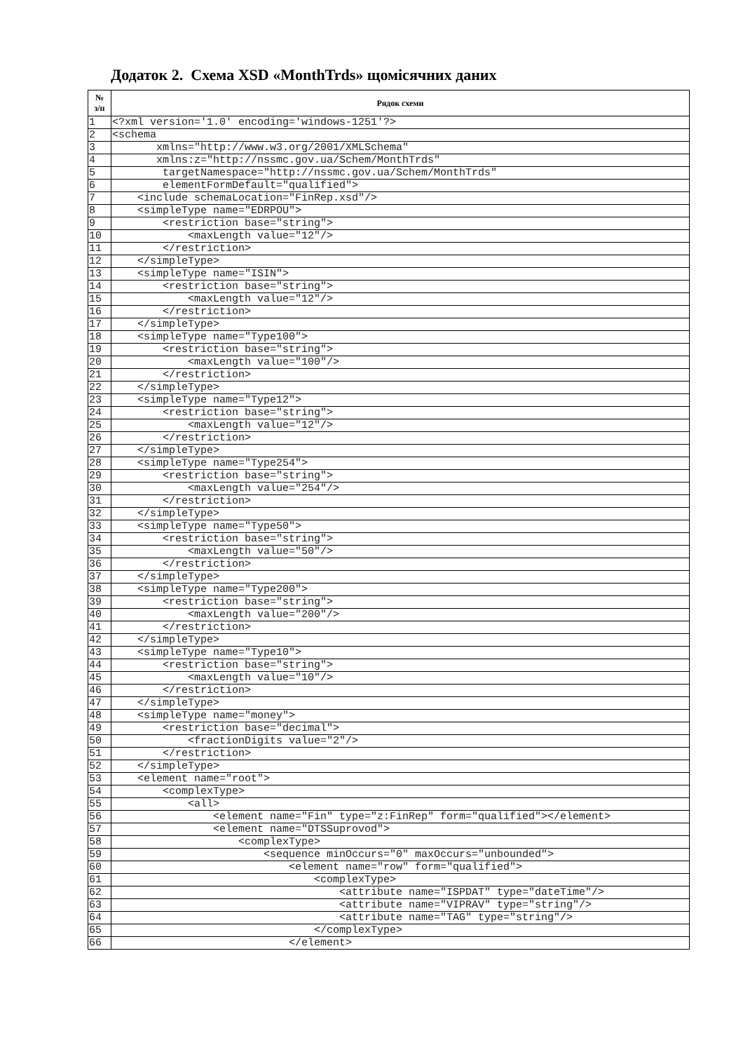Додаток 2. Схема XSD «MonthTrds» щомісячних даних
| № з/п | Рядок схеми |
| --- | --- |
| 1 | <?xml version='1.0' encoding='windows-1251'?> |
| 2 | <schema |
| 3 | xmlns="http://www.w3.org/2001/XMLSchema" |
| 4 | xmlns:z="http://nssmc.gov.ua/Schem/MonthTrds" |
| 5 | targetNamespace="http://nssmc.gov.ua/Schem/MonthTrds" |
| 6 | elementFormDefault="qualified"> |
| 7 | <include schemaLocation="FinRep.xsd"/> |
| 8 | <simpleType name="EDRPOU"> |
| 9 | <restriction base="string"> |
| 10 | <maxLength value="12"/> |
| 11 | </restriction> |
| 12 | </simpleType> |
| 13 | <simpleType name="ISIN"> |
| 14 | <restriction base="string"> |
| 15 | <maxLength value="12"/> |
| 16 | </restriction> |
| 17 | </simpleType> |
| 18 | <simpleType name="Type100"> |
| 19 | <restriction base="string"> |
| 20 | <maxLength value="100"/> |
| 21 | </restriction> |
| 22 | </simpleType> |
| 23 | <simpleType name="Type12"> |
| 24 | <restriction base="string"> |
| 25 | <maxLength value="12"/> |
| 26 | </restriction> |
| 27 | </simpleType> |
| 28 | <simpleType name="Type254"> |
| 29 | <restriction base="string"> |
| 30 | <maxLength value="254"/> |
| 31 | </restriction> |
| 32 | </simpleType> |
| 33 | <simpleType name="Type50"> |
| 34 | <restriction base="string"> |
| 35 | <maxLength value="50"/> |
| 36 | </restriction> |
| 37 | </simpleType> |
| 38 | <simpleType name="Type200"> |
| 39 | <restriction base="string"> |
| 40 | <maxLength value="200"/> |
| 41 | </restriction> |
| 42 | </simpleType> |
| 43 | <simpleType name="Type10"> |
| 44 | <restriction base="string"> |
| 45 | <maxLength value="10"/> |
| 46 | </restriction> |
| 47 | </simpleType> |
| 48 | <simpleType name="money"> |
| 49 | <restriction base="decimal"> |
| 50 | <fractionDigits value="2"/> |
| 51 | </restriction> |
| 52 | </simpleType> |
| 53 | <element name="root"> |
| 54 | <complexType> |
| 55 | <all> |
| 56 | <element name="Fin" type="z:FinRep" form="qualified"></element> |
| 57 | <element name="DTSSuprovod"> |
| 58 | <complexType> |
| 59 | <sequence minOccurs="0" maxOccurs="unbounded"> |
| 60 | <element name="row" form="qualified"> |
| 61 | <complexType> |
| 62 | <attribute name="ISPDAT" type="dateTime"/> |
| 63 | <attribute name="VIPRAV" type="string"/> |
| 64 | <attribute name="TAG" type="string"/> |
| 65 | </complexType> |
| 66 | </element> |